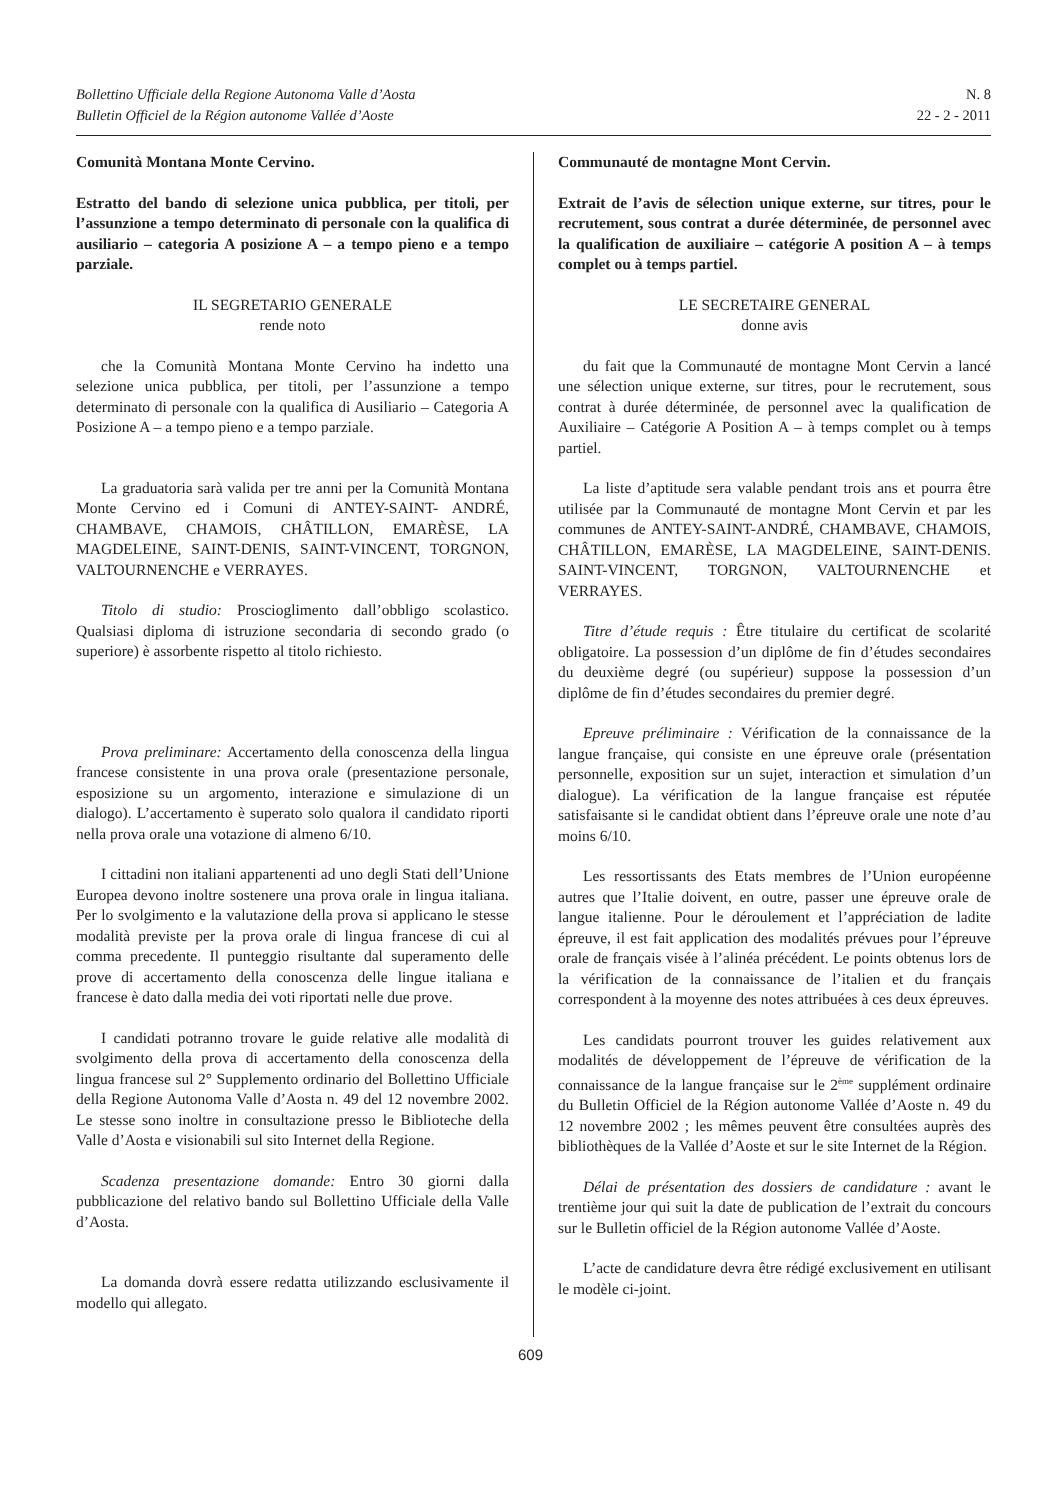Bollettino Ufficiale della Regione Autonoma Valle d’Aosta
Bulletin Officiel de la Région autonome Vallée d’Aoste
N. 8
22 - 2 - 2011
Comunità Montana Monte Cervino.
Estratto del bando di selezione unica pubblica, per titoli, per l’assunzione a tempo determinato di personale con la qualifica di ausiliario – categoria A posizione A – a tempo pieno e a tempo parziale.
IL SEGRETARIO GENERALE
rende noto
che la Comunità Montana Monte Cervino ha indetto una selezione unica pubblica, per titoli, per l’assunzione a tempo determinato di personale con la qualifica di Ausiliario – Categoria A Posizione A – a tempo pieno e a tempo parziale.
La graduatoria sarà valida per tre anni per la Comunità Montana Monte Cervino ed i Comuni di ANTEY-SAINT- ANDRÉ, CHAMBAVE, CHAMOIS, CHÂTILLON, EMARÈSE, LA MAGDELEINE, SAINT-DENIS, SAINT-VINCENT, TORGNON, VALTOURNENCHE e VERRAYES.
Titolo di studio: Proscioglimento dall’obbligo scolastico. Qualsiasi diploma di istruzione secondaria di secondo grado (o superiore) è assorbente rispetto al titolo richiesto.
Prova preliminare: Accertamento della conoscenza della lingua francese consistente in una prova orale (presentazione personale, esposizione su un argomento, interazione e simulazione di un dialogo). L’accertamento è superato solo qualora il candidato riporti nella prova orale una votazione di almeno 6/10.
I cittadini non italiani appartenenti ad uno degli Stati dell’Unione Europea devono inoltre sostenere una prova orale in lingua italiana. Per lo svolgimento e la valutazione della prova si applicano le stesse modalità previste per la prova orale di lingua francese di cui al comma precedente. Il punteggio risultante dal superamento delle prove di accertamento della conoscenza delle lingue italiana e francese è dato dalla media dei voti riportati nelle due prove.
I candidati potranno trovare le guide relative alle modalità di svolgimento della prova di accertamento della conoscenza della lingua francese sul 2° Supplemento ordinario del Bollettino Ufficiale della Regione Autonoma Valle d’Aosta n. 49 del 12 novembre 2002. Le stesse sono inoltre in consultazione presso le Biblioteche della Valle d’Aosta e visionabili sul sito Internet della Regione.
Scadenza presentazione domande: Entro 30 giorni dalla pubblicazione del relativo bando sul Bollettino Ufficiale della Valle d’Aosta.
La domanda dovrà essere redatta utilizzando esclusivamente il modello qui allegato.
Communauté de montagne Mont Cervin.
Extrait de l’avis de sélection unique externe, sur titres, pour le recrutement, sous contrat a durée déterminée, de personnel avec la qualification de auxiliaire – catégorie A position A – à temps complet ou à temps partiel.
LE SECRETAIRE GENERAL
donne avis
du fait que la Communauté de montagne Mont Cervin a lancé une sélection unique externe, sur titres, pour le recrutement, sous contrat à durée déterminée, de personnel avec la qualification de Auxiliaire – Catégorie A Position A – à temps complet ou à temps partiel.
La liste d’aptitude sera valable pendant trois ans et pourra être utilisée par la Communauté de montagne Mont Cervin et par les communes de ANTEY-SAINT-ANDRÉ, CHAMBAVE, CHAMOIS, CHÂTILLON, EMARÈSE, LA MAGDELEINE, SAINT-DENIS. SAINT-VINCENT, TORGNON, VALTOURNENCHE et VERRAYES.
Titre d’étude requis : Être titulaire du certificat de scolarité obligatoire. La possession d’un diplôme de fin d’études secondaires du deuxième degré (ou supérieur) suppose la possession d’un diplôme de fin d’études secondaires du premier degré.
Epreuve préliminaire : Vérification de la connaissance de la langue française, qui consiste en une épreuve orale (présentation personnelle, exposition sur un sujet, interaction et simulation d’un dialogue). La vérification de la langue française est réputée satisfaisante si le candidat obtient dans l’épreuve orale une note d’au moins 6/10.
Les ressortissants des Etats membres de l’Union européenne autres que l’Italie doivent, en outre, passer une épreuve orale de langue italienne. Pour le déroulement et l’appréciation de ladite épreuve, il est fait application des modalités prévues pour l’épreuve orale de français visée à l’alinéa précédent. Le points obtenus lors de la vérification de la connaissance de l’italien et du français correspondent à la moyenne des notes attribuées à ces deux épreuves.
Les candidats pourront trouver les guides relativement aux modalités de développement de l’épreuve de vérification de la connaissance de la langue française sur le 2<sup>ème</sup> supplément ordinaire du Bulletin Officiel de la Région autonome Vallée d’Aoste n. 49 du 12 novembre 2002 ; les mêmes peuvent être consultées auprès des bibliothèques de la Vallée d’Aoste et sur le site Internet de la Région.
Délai de présentation des dossiers de candidature : avant le trentième jour qui suit la date de publication de l’extrait du concours sur le Bulletin officiel de la Région autonome Vallée d’Aoste.
L’acte de candidature devra être rédigé exclusivement en utilisant le modèle ci-joint.
609